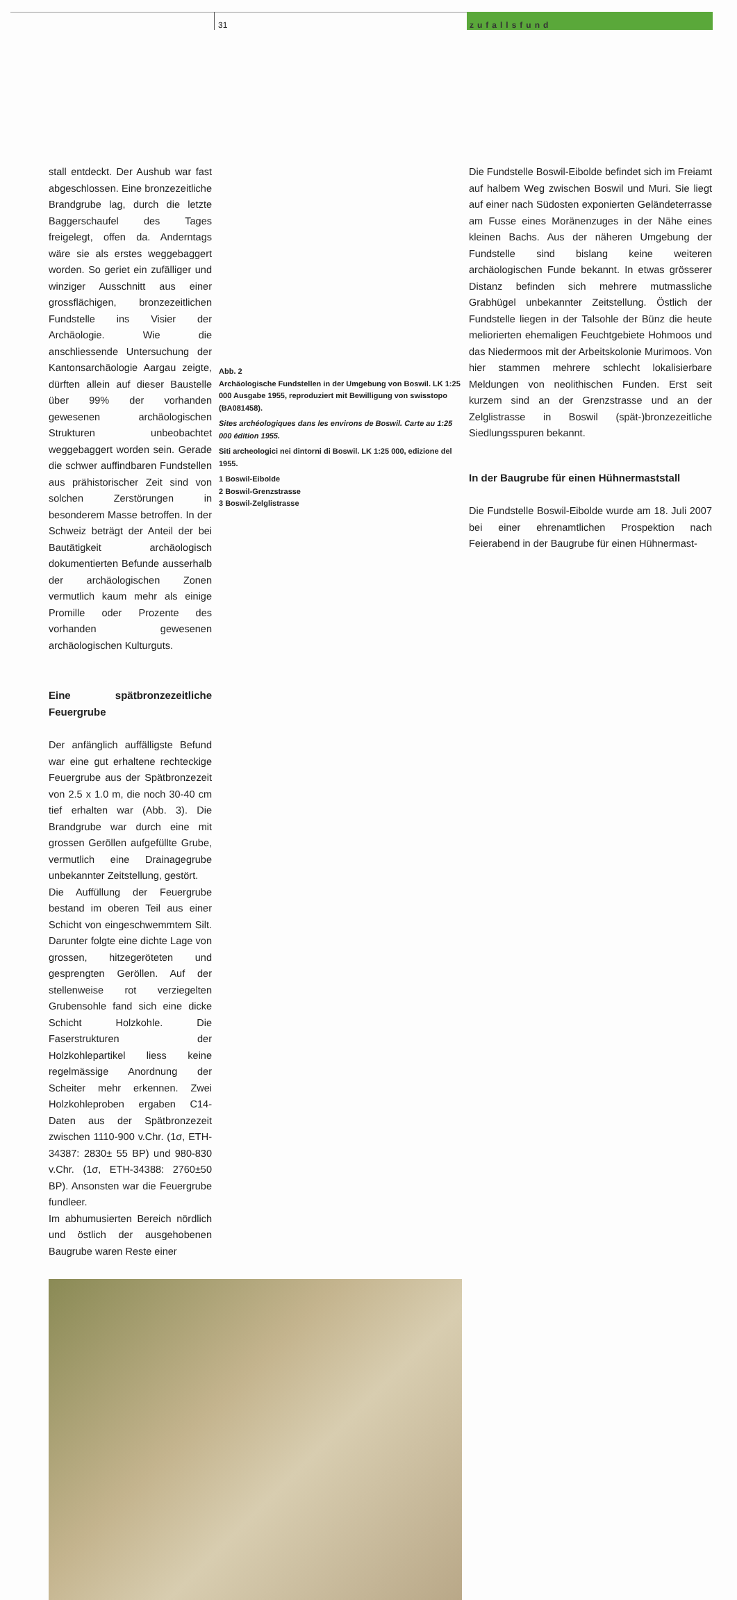31 zufallsfund
Abb. 2
Archäologische Fundstellen in der Umgebung von Boswil. LK 1:25 000 Ausgabe 1955, reproduziert mit Bewilligung von swisstopo (BA081458).
Sites archéologiques dans les environs de Boswil. Carte au 1:25 000 édition 1955.
Siti archeologici nei dintorni di Boswil. LK 1:25 000, edizione del 1955.
1 Boswil-Eibolde
2 Boswil-Grenzstrasse
3 Boswil-Zelglistrasse
Die Fundstelle Boswil-Eibolde befindet sich im Freiamt auf halbem Weg zwischen Boswil und Muri. Sie liegt auf einer nach Südosten exponierten Geländeterrasse am Fusse eines Moränenzuges in der Nähe eines kleinen Bachs. Aus der näheren Umgebung der Fundstelle sind bislang keine weiteren archäologischen Funde bekannt. In etwas grösserer Distanz befinden sich mehrere mutmassliche Grabhügel unbekannter Zeitstellung. Östlich der Fundstelle liegen in der Talsohle der Bünz die heute meliorierten ehemaligen Feuchtgebiete Hohmoos und das Niedermoos mit der Arbeitskolonie Murimoos. Von hier stammen mehrere schlecht lokalisierbare Meldungen von neolithischen Funden. Erst seit kurzem sind an der Grenzstrasse und an der Zelglistrasse in Boswil (spät-)bronzezeitliche Siedlungsspuren bekannt.
In der Baugrube für einen Hühnermaststall
Die Fundstelle Boswil-Eibolde wurde am 18. Juli 2007 bei einer ehrenamtlichen Prospektion nach Feierabend in der Baugrube für einen Hühnermast-
stall entdeckt. Der Aushub war fast abgeschlossen. Eine bronzezeitliche Brandgrube lag, durch die letzte Baggerschaufel des Tages freigelegt, offen da. Anderntags wäre sie als erstes weggebaggert worden. So geriet ein zufälliger und winziger Ausschnitt aus einer grossflächigen, bronzezeitlichen Fundstelle ins Visier der Archäologie. Wie die anschliessende Untersuchung der Kantonsarchäologie Aargau zeigte, dürften allein auf dieser Baustelle über 99% der vorhanden gewesenen archäologischen Strukturen unbeobachtet weggebaggert worden sein. Gerade die schwer auffindbaren Fundstellen aus prähistorischer Zeit sind von solchen Zerstörungen in besonderem Masse betroffen. In der Schweiz beträgt der Anteil der bei Bautätigkeit archäologisch dokumentierten Befunde ausserhalb der archäologischen Zonen vermutlich kaum mehr als einige Promille oder Prozente des vorhanden gewesenen archäologischen Kulturguts.
Eine spätbronzezeitliche Feuergrube
Der anfänglich auffälligste Befund war eine gut erhaltene rechteckige Feuergrube aus der Spätbronzezeit von 2.5 x 1.0 m, die noch 30-40 cm tief erhalten war (Abb. 3). Die Brandgrube war durch eine mit grossen Geröllen aufgefüllte Grube, vermutlich eine Drainagegrube unbekannter Zeitstellung, gestört.
Die Auffüllung der Feuergrube bestand im oberen Teil aus einer Schicht von eingeschwemmtem Silt. Darunter folgte eine dichte Lage von grossen, hitzegeröteten und gesprengten Geröllen. Auf der stellenweise rot verziegelten Grubensohle fand sich eine dicke Schicht Holzkohle. Die Faserstrukturen der Holzkohlepartikel liess keine regelmässige Anordnung der Scheiter mehr erkennen. Zwei Holzkohleproben ergaben C14-Daten aus der Spätbronzezeit zwischen 1110-900 v.Chr. (1σ, ETH-34387: 2830± 55 BP) und 980-830 v.Chr. (1σ, ETH-34388: 2760±50 BP). Ansonsten war die Feuergrube fundleer.
Im abhumusierten Bereich nördlich und östlich der ausgehobenen Baugrube waren Reste einer